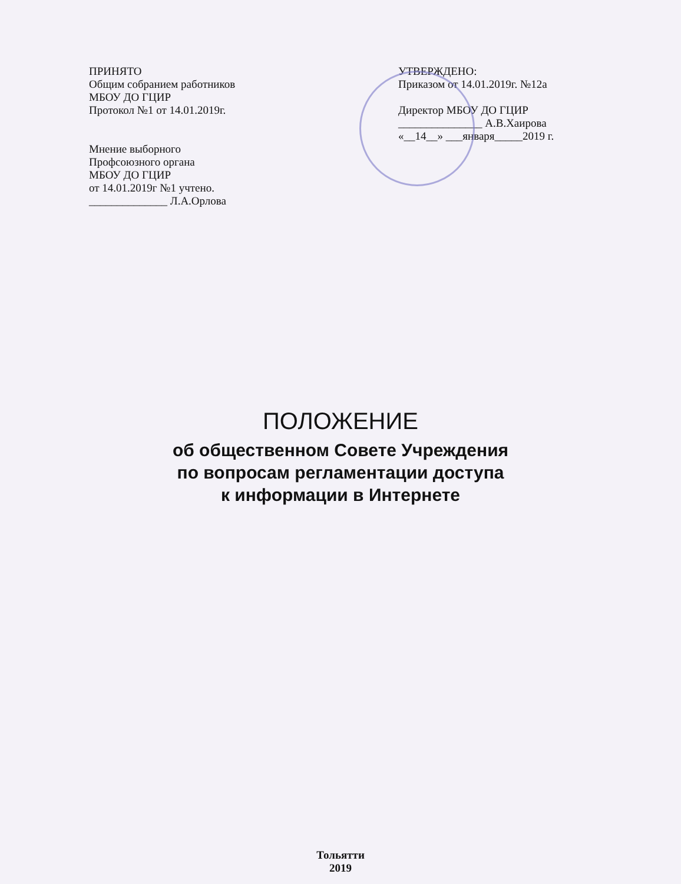ПРИНЯТО
Общим собранием работников
МБОУ ДО ГЦИР
Протокол №1 от 14.01.2019г.
Мнение выборного
Профсоюзного органа
МБОУ ДО ГЦИР
от 14.01.2019г №1 учтено.
______________ Л.А.Орлова
УТВЕРЖДЕНО:
Приказом от 14.01.2019г. №12а
Директор МБОУ ДО ГЦИР
_______________ А.В.Хаирова
«__14__» ___января_____2019 г.
ПОЛОЖЕНИЕ
об общественном Совете Учреждения
по вопросам регламентации доступа
к информации в Интернете
Тольятти
2019